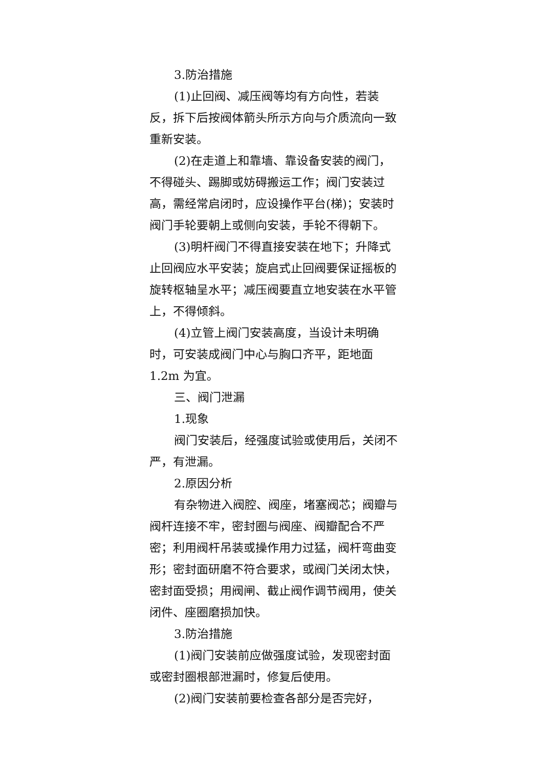3.防治措施
(1)止回阀、减压阀等均有方向性，若装反，拆下后按阀体箭头所示方向与介质流向一致重新安装。
(2)在走道上和靠墙、靠设备安装的阀门，不得碰头、踢脚或妨碍搬运工作；阀门安装过高，需经常启闭时，应设操作平台(梯)；安装时阀门手轮要朝上或侧向安装，手轮不得朝下。
(3)明杆阀门不得直接安装在地下；升降式止回阀应水平安装；旋启式止回阀要保证摇板的旋转枢轴呈水平；减压阀要直立地安装在水平管上，不得倾斜。
(4)立管上阀门安装高度，当设计未明确时，可安装成阀门中心与胸口齐平，距地面 1.2m 为宜。
三、阀门泄漏
1.现象
阀门安装后，经强度试验或使用后，关闭不严，有泄漏。
2.原因分析
有杂物进入阀腔、阀座，堵塞阀芯；阀瓣与阀杆连接不牢，密封圈与阀座、阀瓣配合不严密；利用阀杆吊装或操作用力过猛，阀杆弯曲变形；密封面研磨不符合要求，或阀门关闭太快，密封面受损；用阀闸、截止阀作调节阀用，使关闭件、座圈磨损加快。
3.防治措施
(1)阀门安装前应做强度试验，发现密封面或密封圈根部泄漏时，修复后使用。
(2)阀门安装前要检查各部分是否完好，